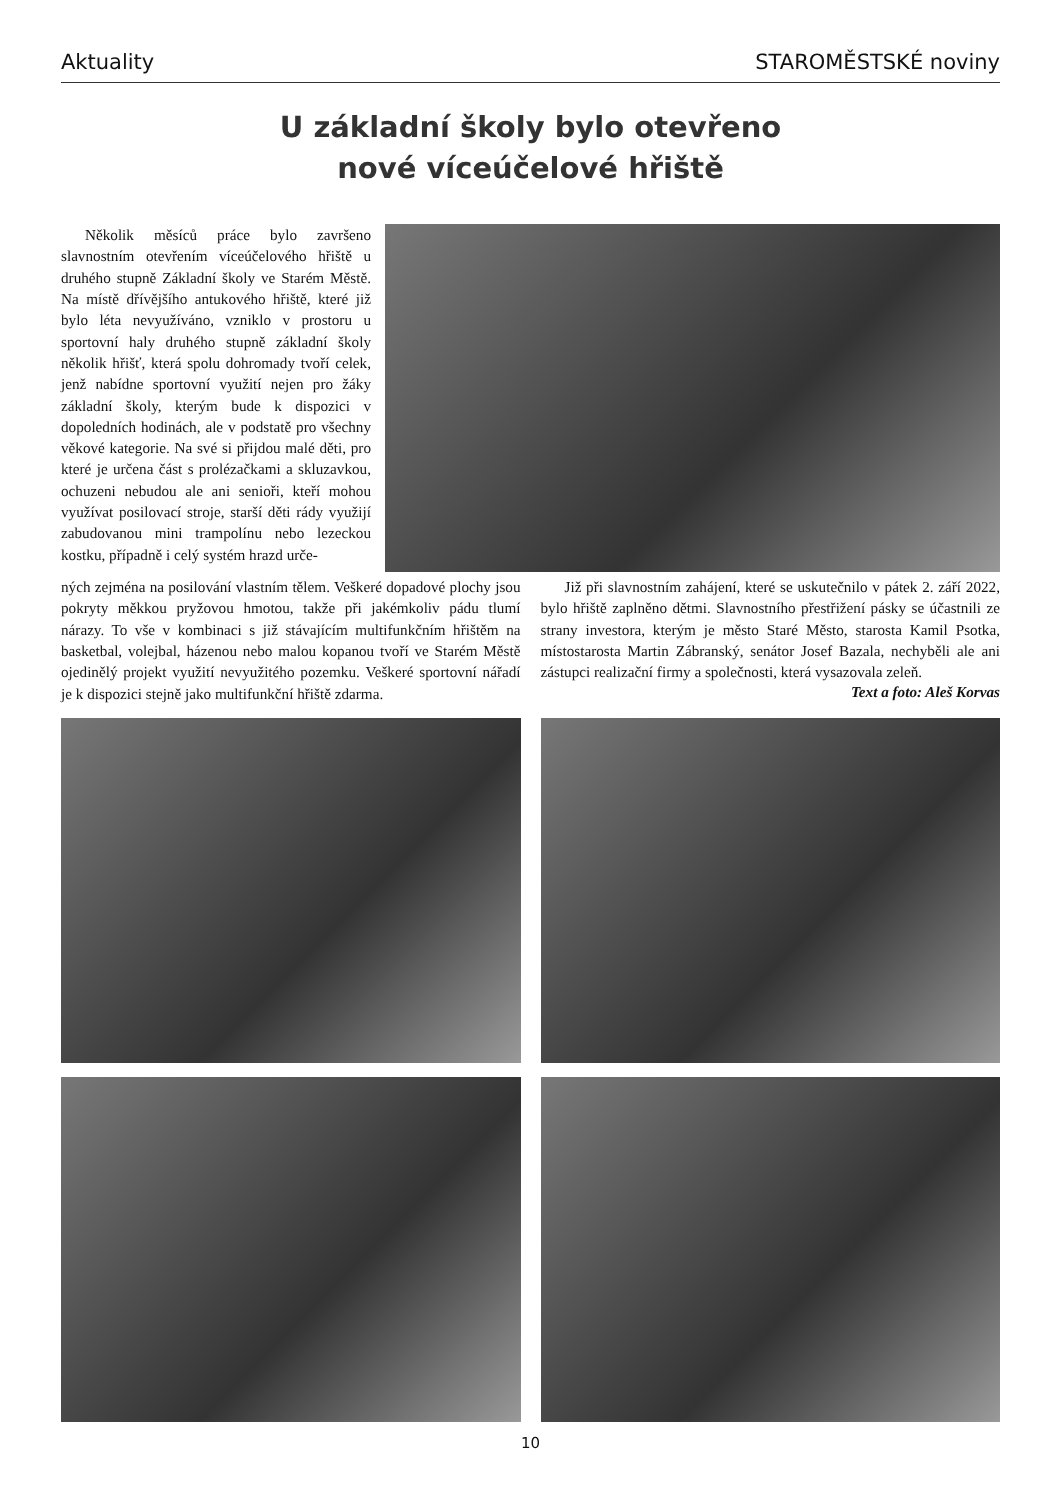Aktuality STAROMĚSTSKÉ noviny
U základní školy bylo otevřeno
nové víceúčelové hřiště
Několik měsíců práce bylo završeno slavnostním otevřením víceúčelového hřiště u druhého stupně Základní školy ve Starém Městě. Na místě dřívějšího antukového hřiště, které již bylo léta nevyužíváno, vzniklo v prostoru u sportovní haly druhého stupně základní školy několik hřišť, která spolu dohromady tvoří celek, jenž nabídne sportovní využití nejen pro žáky základní školy, kterým bude k dispozici v dopoledních hodinách, ale v podstatě pro všechny věkové kategorie. Na své si přijdou malé děti, pro které je určena část s prolézačkami a skluzavkou, ochuzeni nebudou ale ani senioři, kteří mohou využívat posilovací stroje, starší děti rády využijí zabudovanou mini trampolínu nebo lezeckou kostku, případně i celý systém hrazd urče-
ných zejména na posilování vlastním tělem. Veškeré dopadové plochy jsou pokryty měkkou pryžovou hmotou, takže při jakémkoliv pádu tlumí nárazy. To vše v kombinaci s již stávajícím multifunkčním hřištěm na basketbal, volejbal, házenou nebo malou kopanou tvoří ve Starém Městě ojedinělý projekt využití nevyužitého pozemku. Veškeré sportovní nářadí je k dispozici stejně jako multifunkční hřiště zdarma.
Již při slavnostním zahájení, které se uskutečnilo v pátek 2. září 2022, bylo hřiště zaplněno dětmi. Slavnostního přestřižení pásky se účastnili ze strany investora, kterým je město Staré Město, starosta Kamil Psotka, místostarosta Martin Zábranský, senátor Josef Bazala, nechyběli ale ani zástupci realizační firmy a společnosti, která vysazovala zeleň.
Text a foto: Aleš Korvas
10